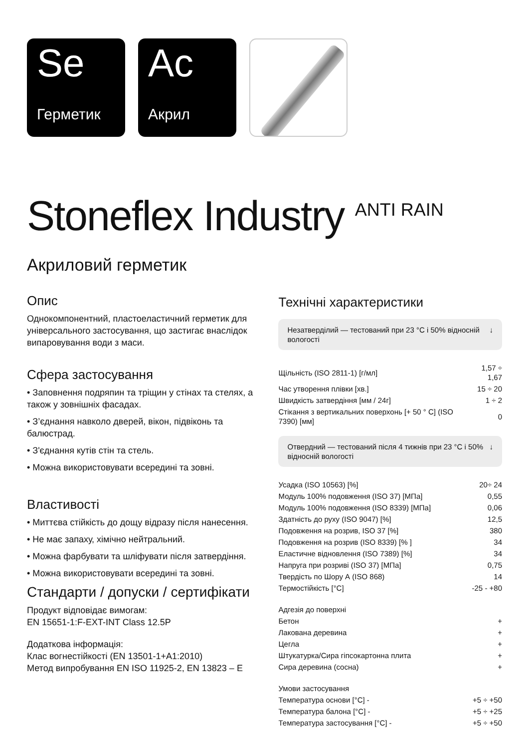Se
Герметик
Ac
Акрил
Stoneflex Industry <sup>ANTI RAIN</sup>
Акриловий герметик
Опис
Однокомпонентний, пластоеластичний герметик для універсального застосування, що застигає внаслідок випаровування води з маси.
Сфера застосування
• Заповнення подряпин та тріщин у стінах та стелях, а також у зовнішніх фасадах.
• З’єднання навколо дверей, вікон, підвіконь та балюстрад.
• З'єднання кутів стін та стель.
• Можна використовувати всередині та зовні.
Властивості
• Миттєва стійкість до дощу відразу після нанесення.
• Не має запаху, хімічно нейтральний.
• Можна фарбувати та шліфувати після затвердіння.
• Можна використовувати всередині та зовні.
Стандарти / допуски / сертифікати
Продукт відповідає вимогам:
EN 15651-1:F-EXT-INT Class 12.5P
Додаткова інформація:
Клас вогнестійкості (EN 13501-1+A1:2010)
Метод випробування EN ISO 11925-2, EN 13823 – E
Технічні характеристики
Незатверділий — тестований при 23 °C і 50% відносній вологості ↓
| Щільність (ISO 2811-1) [г/мл] | 1,57 ÷ 1,67 |
| Час утворення плівки [хв.] | 15 ÷ 20 |
| Швидкість затвердіння [мм / 24г] | 1 ÷ 2 |
| Стікання з вертикальних поверхонь [+ 50 ° C] (ISO 7390) [мм] | 0 |
Отвердний — тестований після 4 тижнів при 23 °C і 50% відносній вологості ↓
| Усадка (ISO 10563) [%] | 20÷ 24 |
| Модуль 100% подовження (ISO 37) [МПа] | 0,55 |
| Модуль 100% подовження (ISO 8339) [МПа] | 0,06 |
| Здатність до руху (ISO 9047) [%] | 12,5 |
| Подовження на розрив, ISO 37 [%] | 380 |
| Подовження на розрив (ISO 8339) [% ] | 34 |
| Еластичне відновлення (ISO 7389) [%] | 34 |
| Напруга при розриві (ISO 37) [МПа] | 0,75 |
| Твердість по Шору А (ISO 868) | 14 |
| Термостійкість [°C] | -25 - +80 |
| Адгезія до поверхні | |
| Бетон | + |
| Лакована деревина | + |
| Цегла | + |
| Штукатурка/Сира гіпсокартонна плита | + |
| Сира деревина (сосна) | + |
| Умови застосування | |
| Температура основи [°C] - | +5 ÷ +50 |
| Температура балона [°C] - | +5 ÷ +25 |
| Температура застосування [°C] - | +5 ÷ +50 |